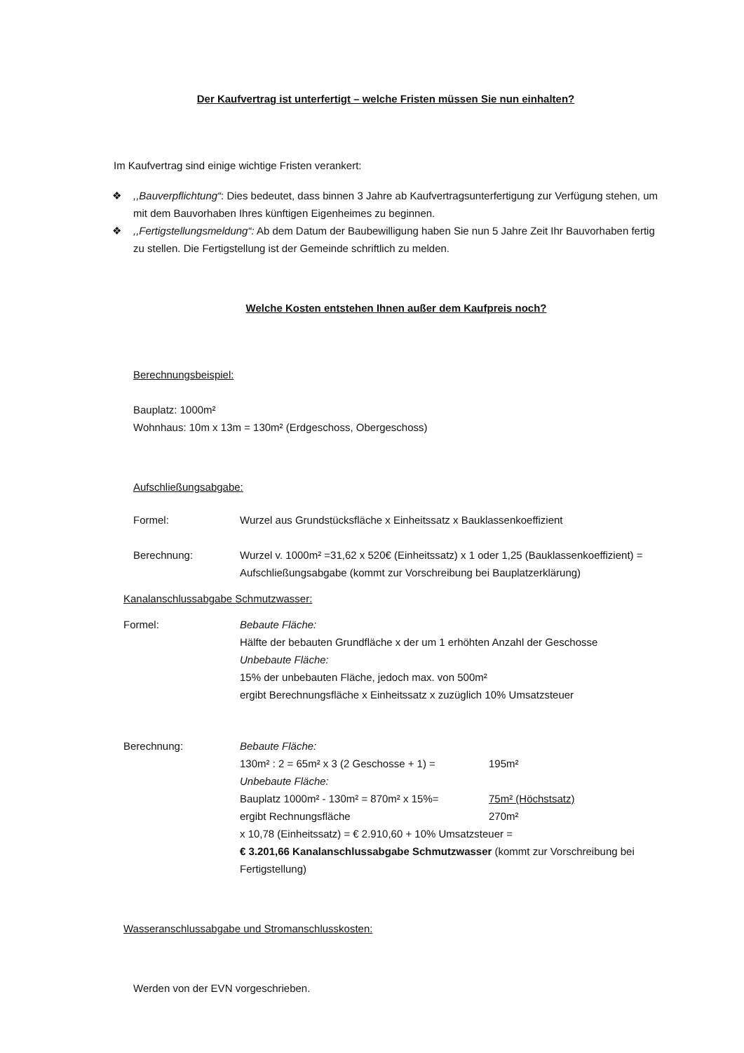Der Kaufvertrag ist unterfertigt – welche Fristen müssen Sie nun einhalten?
Im Kaufvertrag sind einige wichtige Fristen verankert:
❖,,Bauverpflichtung“: Dies bedeutet, dass binnen 3 Jahre ab Kaufvertragsunterfertigung zur Verfügung stehen, um mit dem Bauvorhaben Ihres künftigen Eigenheimes zu beginnen.
❖,,Fertigstellungsmeldung“: Ab dem Datum der Baubewilligung haben Sie nun 5 Jahre Zeit Ihr Bauvorhaben fertig zu stellen. Die Fertigstellung ist der Gemeinde schriftlich zu melden.
Welche Kosten entstehen Ihnen außer dem Kaufpreis noch?
Berechnungsbeispiel:
Bauplatz: 1000m²
Wohnhaus: 10m x 13m = 130m² (Erdgeschoss, Obergeschoss)
Aufschließungsabgabe:
Formel: Wurzel aus Grundstücksfläche x Einheitssatz x Bauklassenkoeffizient
Berechnung: Wurzel v. 1000m² =31,62 x 520€ (Einheitssatz) x 1 oder 1,25 (Bauklassenkoeffizient) = Aufschließungsabgabe (kommt zur Vorschreibung bei Bauplatzerklärung)
Kanalanschlussabgabe Schmutzwasser:
Formel: Bebaute Fläche:
Hälfte der bebauten Grundfläche x der um 1 erhöhten Anzahl der Geschosse
Unbebaute Fläche:
15% der unbebauten Fläche, jedoch max. von 500m²
ergibt Berechnungsfläche x Einheitssatz x zuzüglich 10% Umsatzsteuer
Berechnung: Bebaute Fläche:
130m² : 2 = 65m² x 3 (2 Geschosse + 1) = 195m²
Unbebaute Fläche:
Bauplatz 1000m² - 130m² = 870m² x 15%= 75m² (Höchstsatz)
ergibt Rechnungsfläche 270m²
x 10,78 (Einheitssatz) = € 2.910,60 + 10% Umsatzsteuer =
€ 3.201,66 Kanalanschlussabgabe Schmutzwasser (kommt zur Vorschreibung bei Fertigstellung)
Wasseranschlussabgabe und Stromanschlusskosten:
Werden von der EVN vorgeschrieben.